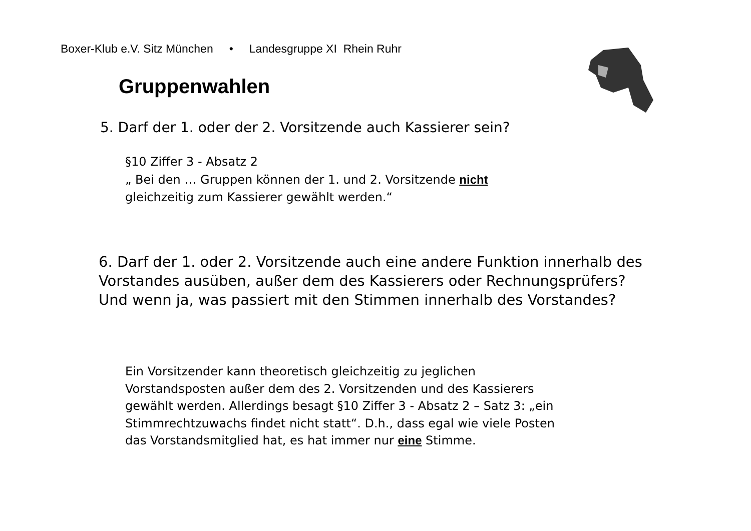Boxer-Klub e.V. Sitz München • Landesgruppe XI Rhein Ruhr
Gruppenwahlen
5. Darf der 1. oder der 2. Vorsitzende auch Kassierer sein?
§10 Ziffer 3 - Absatz 2
„ Bei den … Gruppen können der 1. und 2. Vorsitzende nicht
gleichzeitig zum Kassierer gewählt werden.“
6. Darf der 1. oder 2. Vorsitzende auch eine andere Funktion innerhalb des Vorstandes ausüben, außer dem des Kassierers oder Rechnungsprüfers? Und wenn ja, was passiert mit den Stimmen innerhalb des Vorstandes?
Ein Vorsitzender kann theoretisch gleichzeitig zu jeglichen
Vorstandsposten außer dem des 2. Vorsitzenden und des Kassierers
gewählt werden. Allerdings besagt §10 Ziffer 3 - Absatz 2 – Satz 3: „ein
Stimmrechtzuwachs findet nicht statt“. D.h., dass egal wie viele Posten
das Vorstandsmitglied hat, es hat immer nur eine Stimme.